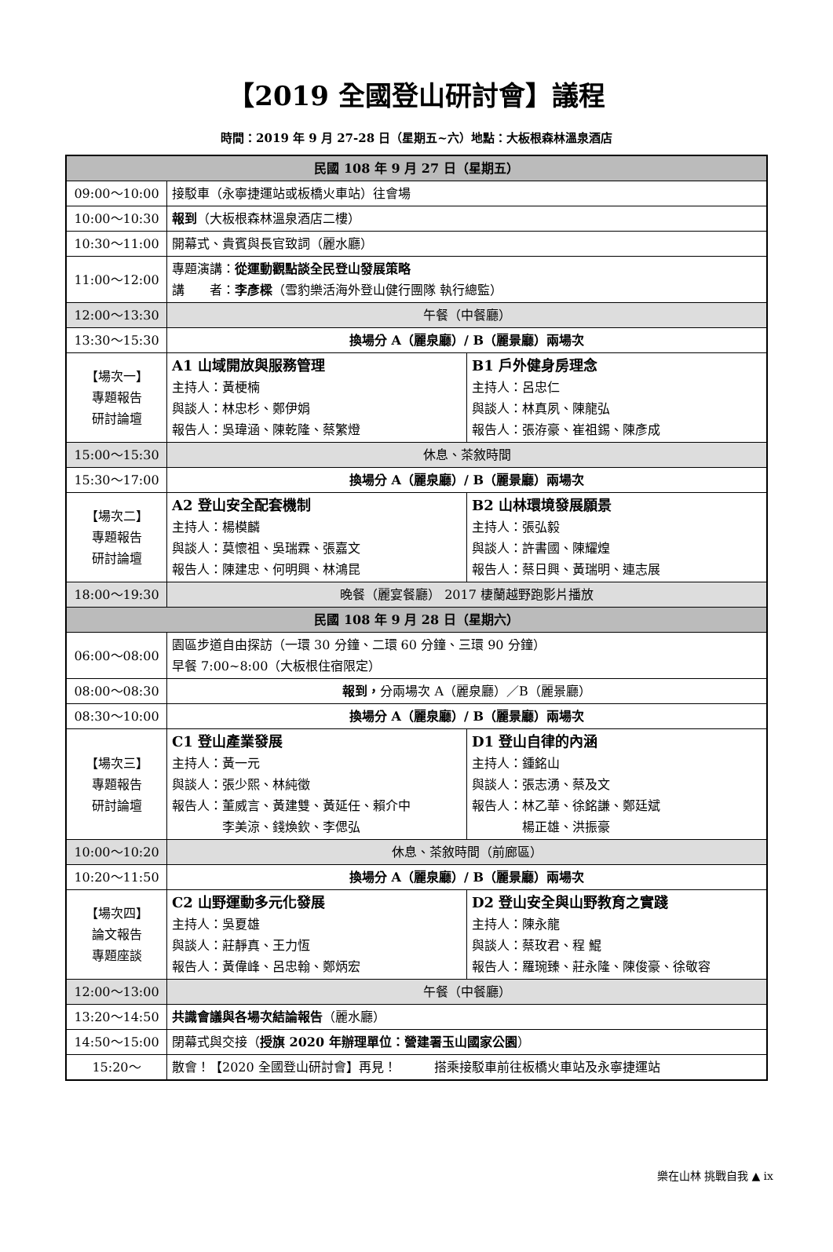【2019 全國登山研討會】議程
時間：2019 年 9 月 27-28 日（星期五~六）地點：大板根森林溫泉酒店
| 民國 108 年 9 月 27 日（星期五） | | |
| 09:00～10:00 | 接駁車（永寧捷運站或板橋火車站）往會場 | |
| 10:00～10:30 | 報到 （大板根森林溫泉酒店二樓） | |
| 10:30～11:00 | 開幕式、貴賓與長官致詞（麗水廳） | |
| 11:00～12:00 | 專題演講： 從運動觀點談全民登山發展策略 講 者： 李彥樑 （雪豹樂活海外登山健行團隊 執行總監） | |
| 12:00～13:30 | 午餐（中餐廳） | |
| 13:30～15:30 | 換場分 A（麗泉廳）/ B（麗景廳）兩場次 | |
| 【場次一】 專題報告 研討論壇 | A1 山域開放與服務管理 主持人：黃梗楠 與談人：林忠杉、鄭伊娟 報告人：吳瑋涵、陳乾隆、蔡繁燈 | B1 戶外健身房理念 主持人：呂忠仁 與談人：林真夙、陳龍弘 報告人：張洊豪、崔祖錫、陳彥成 |
| 15:00～15:30 | 休息、茶敘時間 | |
| 15:30～17:00 | 換場分 A（麗泉廳）/ B（麗景廳）兩場次 | |
| 【場次二】 專題報告 研討論壇 | A2 登山安全配套機制 主持人：楊模麟 與談人：莫懷祖、吳瑞霖、張嘉文 報告人：陳建忠、何明興、林鴻昆 | B2 山林環境發展願景 主持人：張弘毅 與談人：許書國、陳耀煌 報告人：蔡日興、黃瑞明、連志展 |
| 18:00～19:30 | 晚餐（麗宴餐廳） 2017 棲蘭越野跑影片播放 | |
| 民國 108 年 9 月 28 日（星期六） | | |
| 06:00～08:00 | 園區步道自由探訪（一環 30 分鐘、二環 60 分鐘、三環 90 分鐘） 早餐 7:00~8:00（大板根住宿限定） | |
| 08:00～08:30 | 報到， 分兩場次 A（麗泉廳）／B（麗景廳） | |
| 08:30～10:00 | 換場分 A（麗泉廳）/ B（麗景廳）兩場次 | |
| 【場次三】 專題報告 研討論壇 | C1 登山產業發展 主持人：黃一元 與談人：張少熙、林純徵 報告人：董威言、黃建雙、黃延任、賴介中 李美涼、錢煥欽、李偲弘 | D1 登山自律的內涵 主持人：鍾銘山 與談人：張志湧、蔡及文 報告人：林乙華、徐銘謙、鄭廷斌 楊正雄、洪振豪 |
| 10:00～10:20 | 休息、茶敘時間（前廊區） | |
| 10:20～11:50 | 換場分 A（麗泉廳）/ B（麗景廳）兩場次 | |
| 【場次四】 論文報告 專題座談 | C2 山野運動多元化發展 主持人：吳夏雄 與談人：莊靜真、王力恆 報告人：黃偉峰、呂忠翰、鄭炳宏 | D2 登山安全與山野教育之實踐 主持人：陳永龍 與談人：蔡玫君、程 鯤 報告人：羅琬臻、莊永隆、陳俊豪、徐敬容 |
| 12:00～13:00 | 午餐（中餐廳） | |
| 13:20～14:50 | 共識會議與各場次結論報告 （麗水廳） | |
| 14:50～15:00 | 閉幕式與交接（ 授旗 2020 年辦理單位：營建署玉山國家公園 ） | |
| 15:20～ | 散會！【2020 全國登山研討會】再見！ 搭乘接駁車前往板橋火車站及永寧捷運站 | |
樂在山林 挑戰自我 ▲ ix